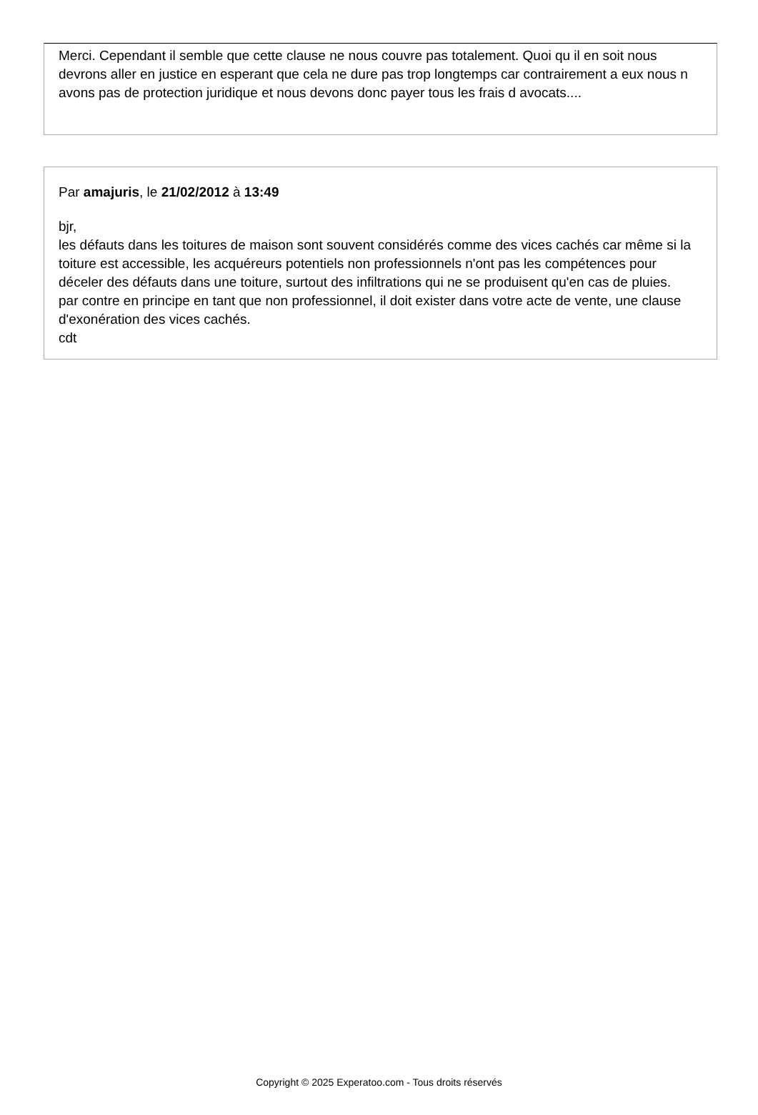Merci. Cependant il semble que cette clause ne nous couvre pas totalement. Quoi qu il en soit nous devrons aller en justice en esperant que cela ne dure pas trop longtemps car contrairement a eux nous n avons pas de protection juridique et nous devons donc payer tous les frais d avocats....
Par amajuris, le 21/02/2012 à 13:49
bjr,
les défauts dans les toitures de maison sont souvent considérés comme des vices cachés car même si la toiture est accessible, les acquéreurs potentiels non professionnels n'ont pas les compétences pour déceler des défauts dans une toiture, surtout des infiltrations qui ne se produisent qu'en cas de pluies.
par contre en principe en tant que non professionnel, il doit exister dans votre acte de vente, une clause d'exonération des vices cachés.
cdt
Copyright © 2025 Experatoo.com - Tous droits réservés